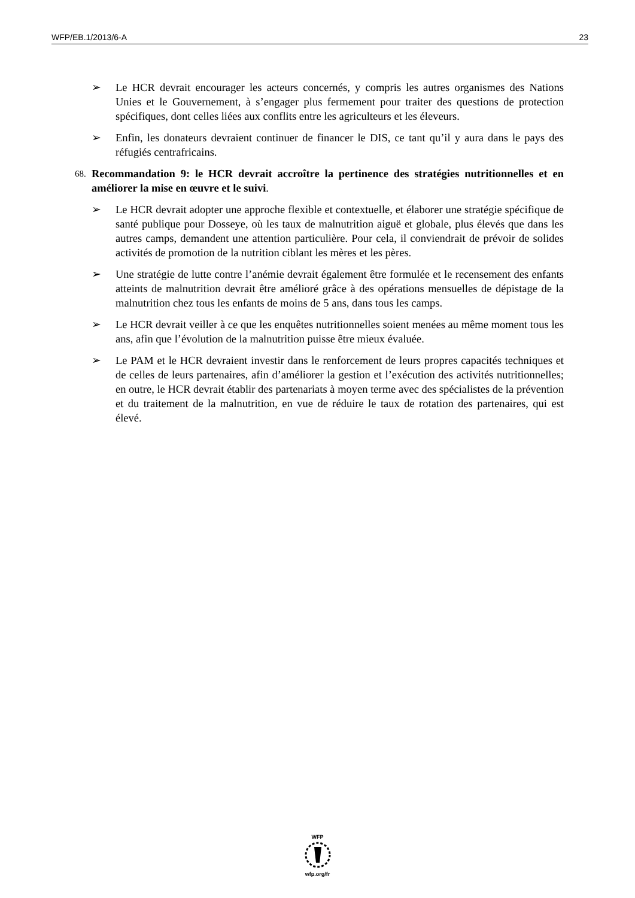WFP/EB.1/2013/6-A 23
➢ Le HCR devrait encourager les acteurs concernés, y compris les autres organismes des Nations Unies et le Gouvernement, à s’engager plus fermement pour traiter des questions de protection spécifiques, dont celles liées aux conflits entre les agriculteurs et les éleveurs.
➢ Enfin, les donateurs devraient continuer de financer le DIS, ce tant qu’il y aura dans le pays des réfugiés centrafricains.
68. Recommandation 9: le HCR devrait accroître la pertinence des stratégies nutritionnelles et en améliorer la mise en œuvre et le suivi.
➢ Le HCR devrait adopter une approche flexible et contextuelle, et élaborer une stratégie spécifique de santé publique pour Dosseye, où les taux de malnutrition aiguë et globale, plus élevés que dans les autres camps, demandent une attention particulière. Pour cela, il conviendrait de prévoir de solides activités de promotion de la nutrition ciblant les mères et les pères.
➢ Une stratégie de lutte contre l’anémie devrait également être formulée et le recensement des enfants atteints de malnutrition devrait être amélioré grâce à des opérations mensuelles de dépistage de la malnutrition chez tous les enfants de moins de 5 ans, dans tous les camps.
➢ Le HCR devrait veiller à ce que les enquêtes nutritionnelles soient menées au même moment tous les ans, afin que l’évolution de la malnutrition puisse être mieux évaluée.
➢ Le PAM et le HCR devraient investir dans le renforcement de leurs propres capacités techniques et de celles de leurs partenaires, afin d’améliorer la gestion et l’exécution des activités nutritionnelles; en outre, le HCR devrait établir des partenariats à moyen terme avec des spécialistes de la prévention et du traitement de la malnutrition, en vue de réduire le taux de rotation des partenaires, qui est élevé.
WFP
wfp.org/fr